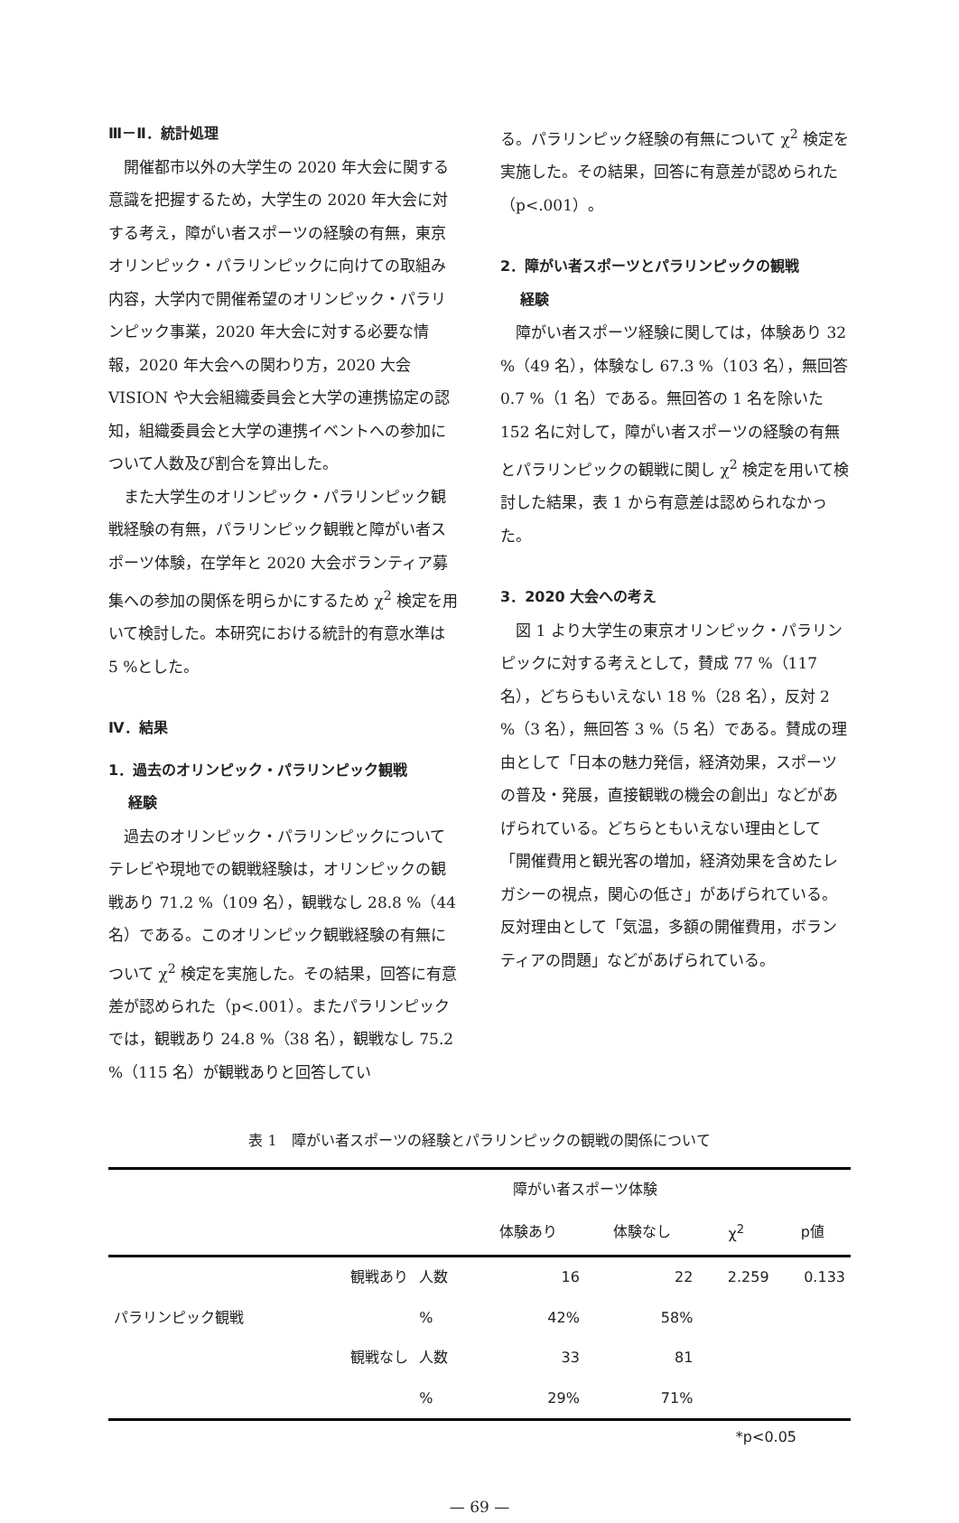Ⅲ－Ⅱ．統計処理
開催都市以外の大学生の 2020 年大会に関する意識を把握するため，大学生の 2020 年大会に対する考え，障がい者スポーツの経験の有無，東京オリンピック・パラリンピックに向けての取組み内容，大学内で開催希望のオリンピック・パラリンピック事業，2020 年大会に対する必要な情報，2020 年大会への関わり方，2020 大会 VISION や大会組織委員会と大学の連携協定の認知，組織委員会と大学の連携イベントへの参加について人数及び割合を算出した。
また大学生のオリンピック・パラリンピック観戦経験の有無，パラリンピック観戦と障がい者スポーツ体験，在学年と 2020 大会ボランティア募集への参加の関係を明らかにするため χ<sup>2</sup> 検定を用いて検討した。本研究における統計的有意水準は 5 %とした。
Ⅳ．結果
1．過去のオリンピック・パラリンピック観戦
経験
過去のオリンピック・パラリンピックについてテレビや現地での観戦経験は，オリンピックの観戦あり 71.2 %（109 名），観戦なし 28.8 %（44 名）である。このオリンピック観戦経験の有無について χ<sup>2</sup> 検定を実施した。その結果，回答に有意差が認められた（p<.001）。またパラリンピックでは，観戦あり 24.8 %（38 名），観戦なし 75.2 %（115 名）が観戦ありと回答してい
る。パラリンピック経験の有無について χ<sup>2</sup> 検定を実施した。その結果，回答に有意差が認められた（p<.001）。
2．障がい者スポーツとパラリンピックの観戦
経験
障がい者スポーツ経験に関しては，体験あり 32 %（49 名），体験なし 67.3 %（103 名），無回答 0.7 %（1 名）である。無回答の 1 名を除いた 152 名に対して，障がい者スポーツの経験の有無とパラリンピックの観戦に関し χ<sup>2</sup> 検定を用いて検討した結果，表 1 から有意差は認められなかった。
3．2020 大会への考え
図 1 より大学生の東京オリンピック・パラリンピックに対する考えとして，賛成 77 %（117 名），どちらもいえない 18 %（28 名），反対 2 %（3 名），無回答 3 %（5 名）である。賛成の理由として「日本の魅力発信，経済効果，スポーツの普及・発展，直接観戦の機会の創出」などがあげられている。どちらともいえない理由として「開催費用と観光客の増加，経済効果を含めたレガシーの視点，関心の低さ」があげられている。反対理由として「気温，多額の開催費用，ボランティアの問題」などがあげられている。
表 1　障がい者スポーツの経験とパラリンピックの観戦の関係について
| | | | 障がい者スポーツ体験 | | | |
| --- | --- | --- | --- | --- | --- | --- |
| | | | 体験あり | 体験なし | χ<sup>2</sup> | p値 |
| | 観戦あり | 人数 | 16 | 22 | 2.259 | 0.133 |
| パラリンピック観戦 | | % | 42% | 58% | | |
| | 観戦なし | 人数 | 33 | 81 | | |
| | | % | 29% | 71% | | |
*p<0.05
— 69 —